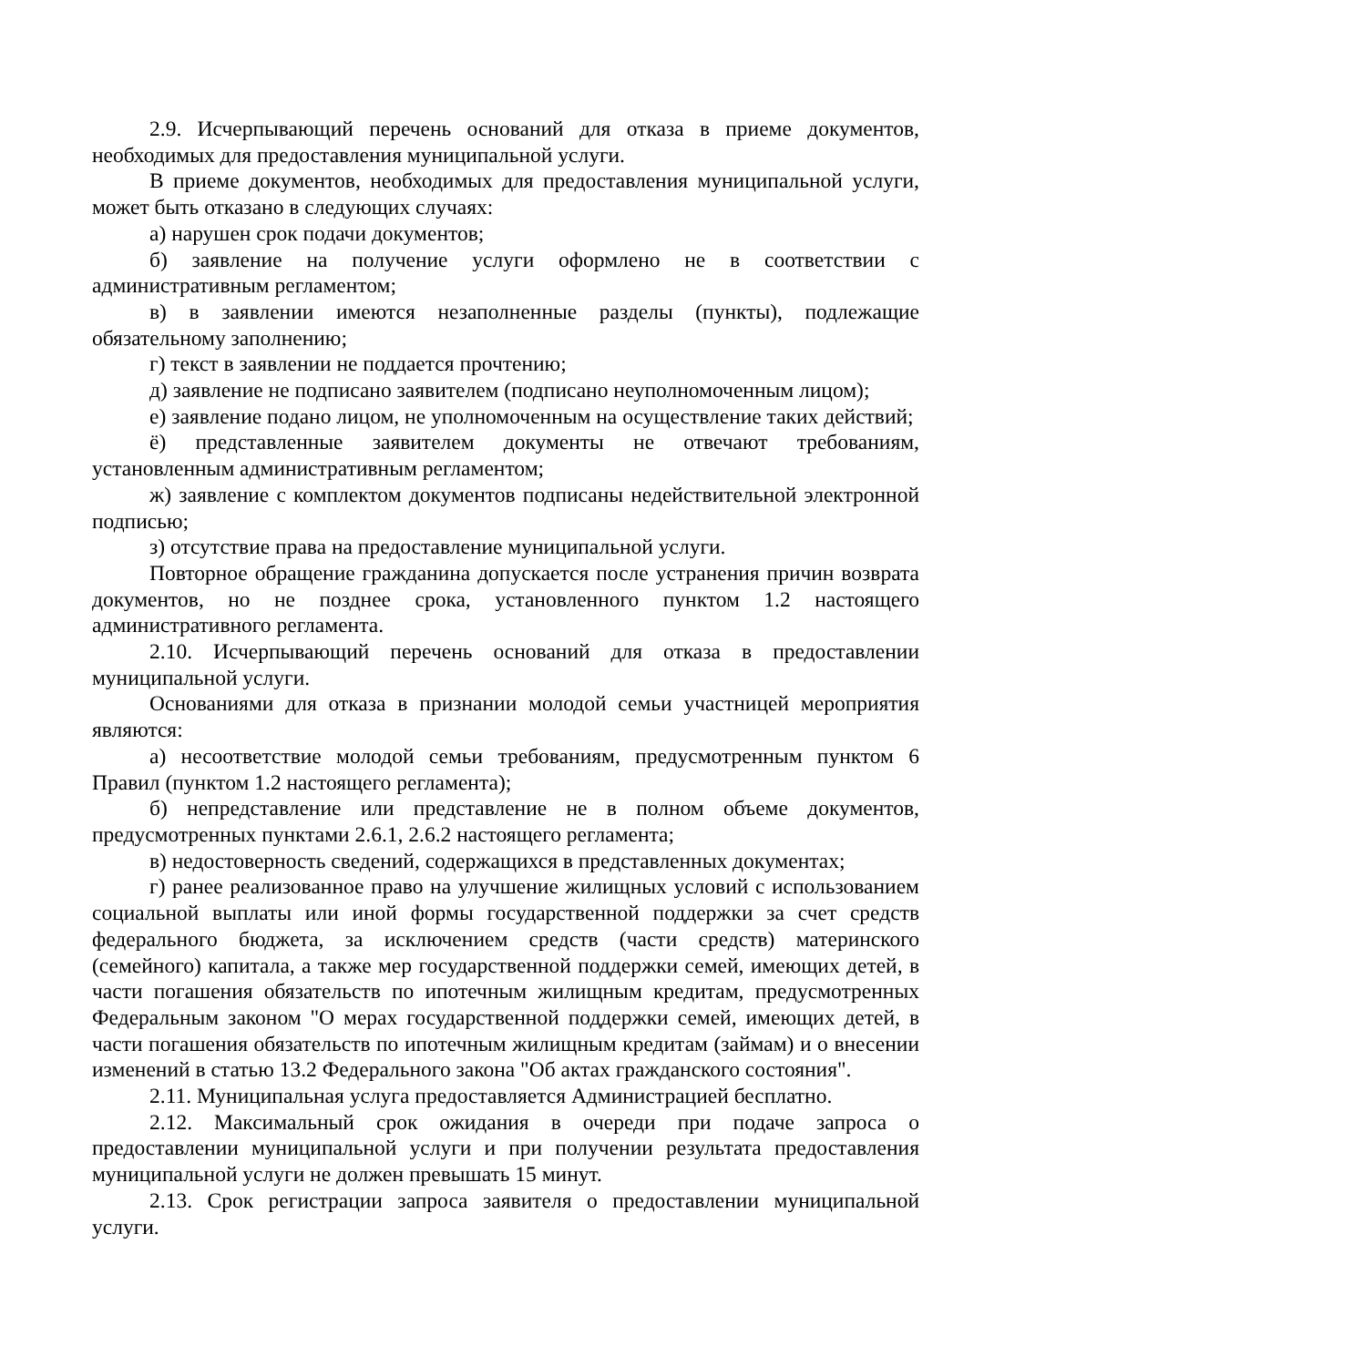2.9. Исчерпывающий перечень оснований для отказа в приеме документов, необходимых для предоставления муниципальной услуги.
В приеме документов, необходимых для предоставления муниципальной услуги, может быть отказано в следующих случаях:
а) нарушен срок подачи документов;
б) заявление на получение услуги оформлено не в соответствии с административным регламентом;
в) в заявлении имеются незаполненные разделы (пункты), подлежащие обязательному заполнению;
г) текст в заявлении не поддается прочтению;
д) заявление не подписано заявителем (подписано неуполномоченным лицом);
е) заявление подано лицом, не уполномоченным на осуществление таких действий;
ё) представленные заявителем документы не отвечают требованиям, установленным административным регламентом;
ж) заявление с комплектом документов подписаны недействительной электронной подписью;
з) отсутствие права на предоставление муниципальной услуги.
Повторное обращение гражданина допускается после устранения причин возврата документов, но не позднее срока, установленного пунктом 1.2 настоящего административного регламента.
2.10. Исчерпывающий перечень оснований для отказа в предоставлении муниципальной услуги.
Основаниями для отказа в признании молодой семьи участницей мероприятия являются:
а) несоответствие молодой семьи требованиям, предусмотренным пунктом 6 Правил (пунктом 1.2 настоящего регламента);
б) непредставление или представление не в полном объеме документов, предусмотренных пунктами 2.6.1, 2.6.2 настоящего регламента;
в) недостоверность сведений, содержащихся в представленных документах;
г) ранее реализованное право на улучшение жилищных условий с использованием социальной выплаты или иной формы государственной поддержки за счет средств федерального бюджета, за исключением средств (части средств) материнского (семейного) капитала, а также мер государственной поддержки семей, имеющих детей, в части погашения обязательств по ипотечным жилищным кредитам, предусмотренных Федеральным законом "О мерах государственной поддержки семей, имеющих детей, в части погашения обязательств по ипотечным жилищным кредитам (займам) и о внесении изменений в статью 13.2 Федерального закона "Об актах гражданского состояния".
2.11. Муниципальная услуга предоставляется Администрацией бесплатно.
2.12. Максимальный срок ожидания в очереди при подаче запроса о предоставлении муниципальной услуги и при получении результата предоставления муниципальной услуги не должен превышать 15 минут.
2.13. Срок регистрации запроса заявителя о предоставлении муниципальной услуги.